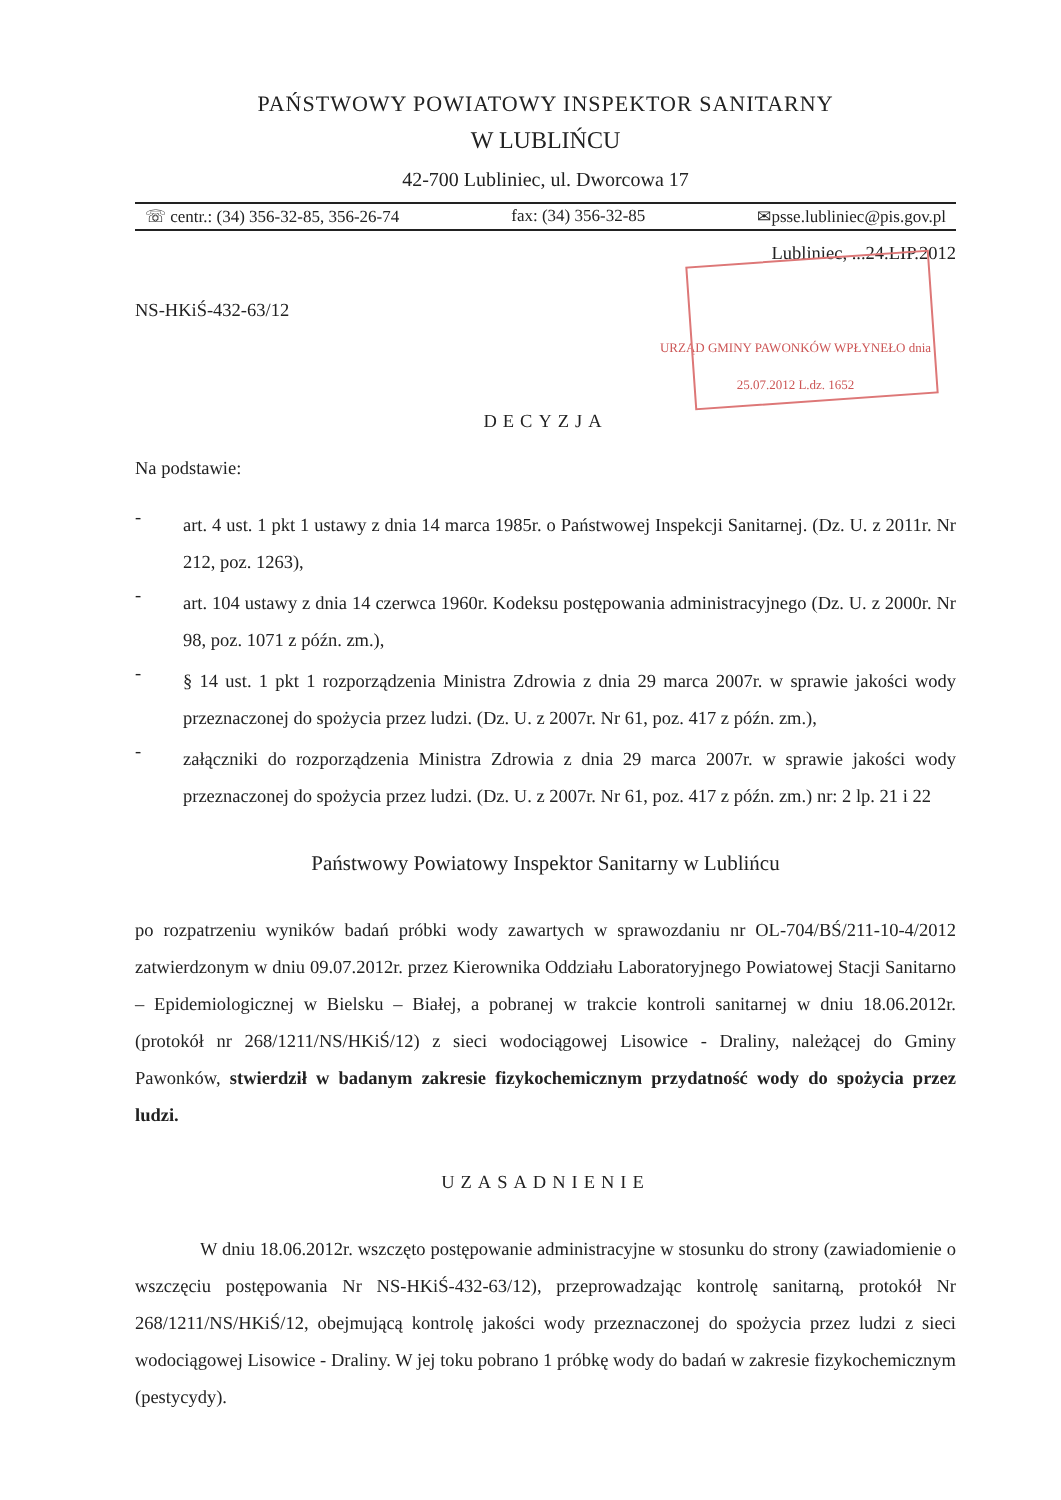PAŃSTWOWY POWIATOWY INSPEKTOR SANITARNY
W LUBLIŃCU
42-700 Lubliniec, ul. Dworcowa 17
☏ centr.: (34) 356-32-85, 356-26-74 fax: (34) 356-32-85 ✉psse.lubliniec@pis.gov.pl
Lubliniec, ...24.LIP.2012
NS-HKiŚ-432-63/12
URZĄD GMINY PAWONKÓW WPŁYNEŁO dnia 25.07.2012 L.dz. 1652
DECYZJA
Na podstawie:
-
art. 4 ust. 1 pkt 1 ustawy z dnia 14 marca 1985r. o Państwowej Inspekcji Sanitarnej. (Dz. U. z 2011r. Nr 212, poz. 1263),
-
art. 104 ustawy z dnia 14 czerwca 1960r. Kodeksu postępowania administracyjnego (Dz. U. z 2000r. Nr 98, poz. 1071 z późn. zm.),
-
§ 14 ust. 1 pkt 1 rozporządzenia Ministra Zdrowia z dnia 29 marca 2007r. w sprawie jakości wody przeznaczonej do spożycia przez ludzi. (Dz. U. z 2007r. Nr 61, poz. 417 z późn. zm.),
-
załączniki do rozporządzenia Ministra Zdrowia z dnia 29 marca 2007r. w sprawie jakości wody przeznaczonej do spożycia przez ludzi. (Dz. U. z 2007r. Nr 61, poz. 417 z późn. zm.) nr: 2 lp. 21 i 22
Państwowy Powiatowy Inspektor Sanitarny w Lublińcu
po rozpatrzeniu wyników badań próbki wody zawartych w sprawozdaniu nr OL-704/BŚ/211-10-4/2012 zatwierdzonym w dniu 09.07.2012r. przez Kierownika Oddziału Laboratoryjnego Powiatowej Stacji Sanitarno – Epidemiologicznej w Bielsku – Białej, a pobranej w trakcie kontroli sanitarnej w dniu 18.06.2012r. (protokół nr 268/1211/NS/HKiŚ/12) z sieci wodociągowej Lisowice - Draliny, należącej do Gminy Pawonków, stwierdził w badanym zakresie fizykochemicznym przydatność wody do spożycia przez ludzi.
UZASADNIENIE
W dniu 18.06.2012r. wszczęto postępowanie administracyjne w stosunku do strony (zawiadomienie o wszczęciu postępowania Nr NS-HKiŚ-432-63/12), przeprowadzając kontrolę sanitarną, protokół Nr 268/1211/NS/HKiŚ/12, obejmującą kontrolę jakości wody przeznaczonej do spożycia przez ludzi z sieci wodociągowej Lisowice - Draliny. W jej toku pobrano 1 próbkę wody do badań w zakresie fizykochemicznym (pestycydy).